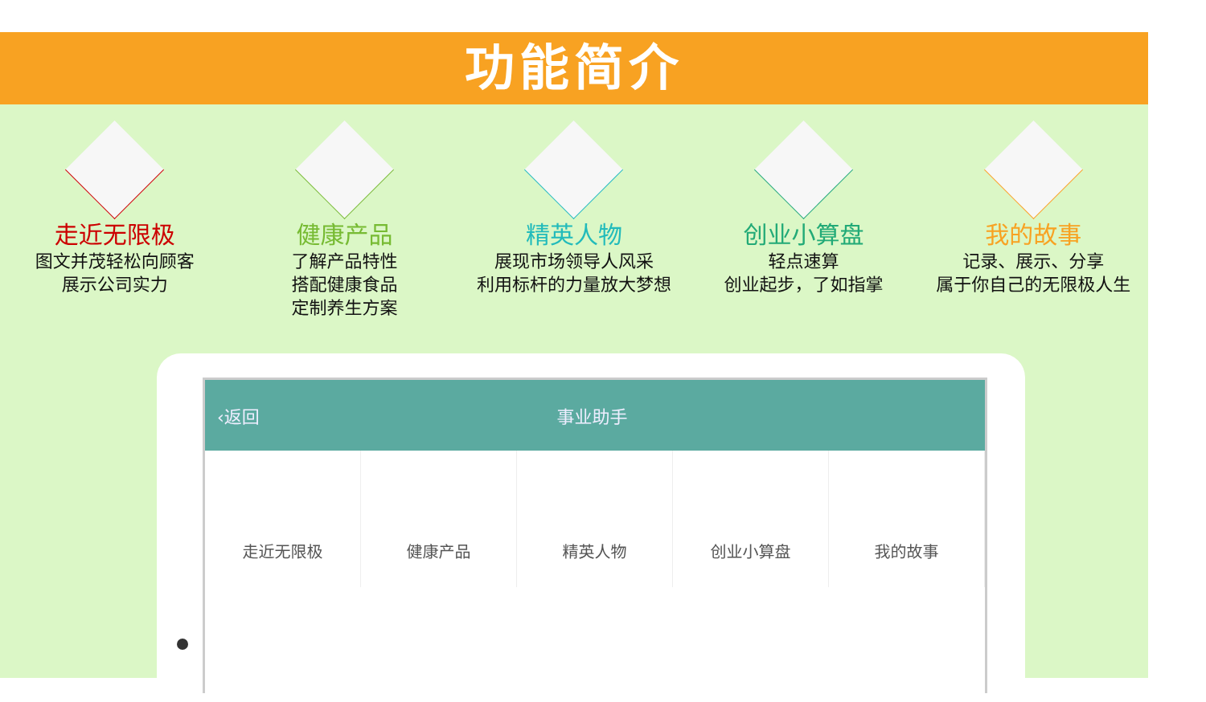功能简介
走近无限极
图文并茂轻松向顾客
展示公司实力
健康产品
了解产品特性
搭配健康食品
定制养生方案
精英人物
展现市场领导人风采
利用标杆的力量放大梦想
创业小算盘
轻点速算
创业起步，了如指掌
我的故事
记录、展示、分享
属于你自己的无限极人生
‹返回 事业助手
走近无限极 健康产品 精英人物 创业小算盘 我的故事